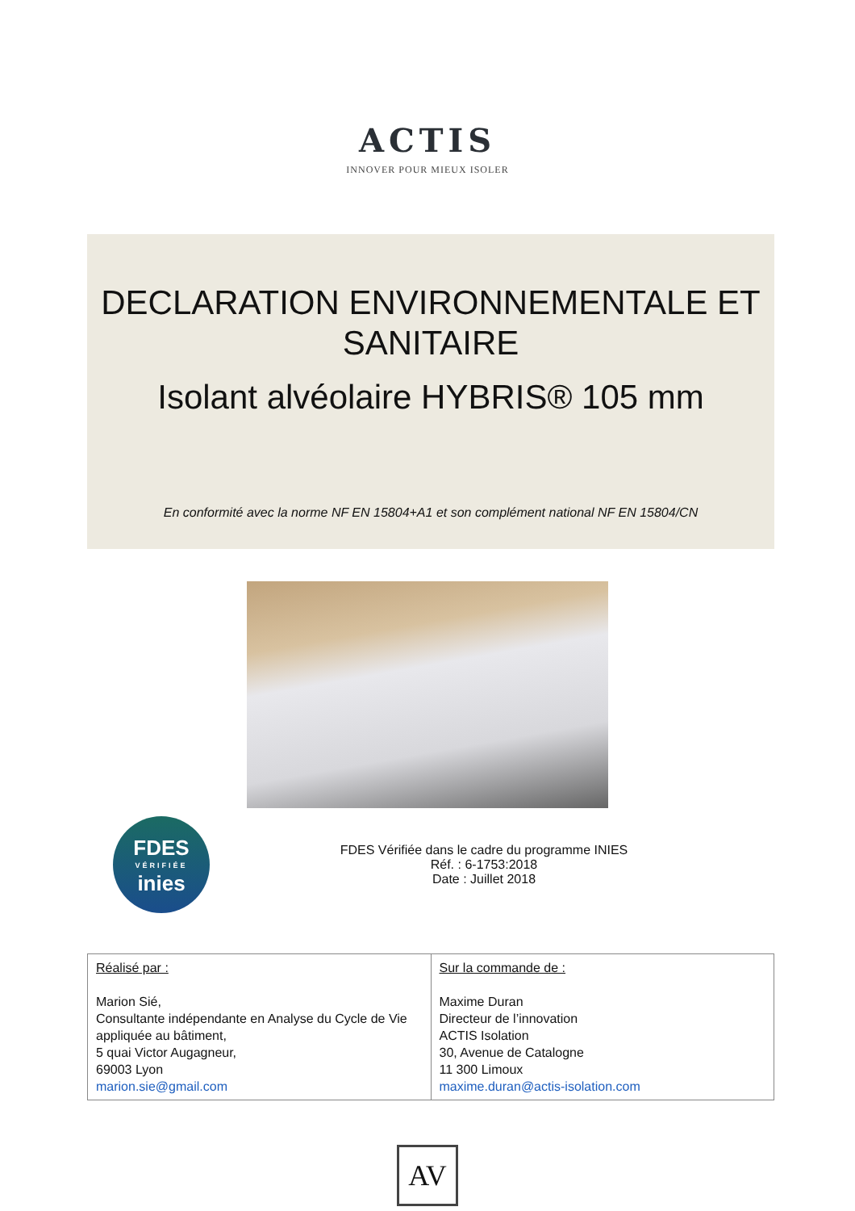ACTIS
INNOVER POUR MIEUX ISOLER
DECLARATION ENVIRONNEMENTALE ET SANITAIRE
Isolant alvéolaire HYBRIS® 105 mm
En conformité avec la norme NF EN 15804+A1 et son complément national NF EN 15804/CN
FDES
VÉRIFIÉE
inies
FDES Vérifiée dans le cadre du programme INIES
Réf. : 6-1753:2018
Date : Juillet 2018
| Réalisé par : Marion Sié, Consultante indépendante en Analyse du Cycle de Vie appliquée au bâtiment, 5 quai Victor Augagneur, 69003 Lyon marion.sie@gmail.com | Sur la commande de : Maxime Duran Directeur de l’innovation ACTIS Isolation 30, Avenue de Catalogne 11 300 Limoux maxime.duran@actis-isolation.com |
AV